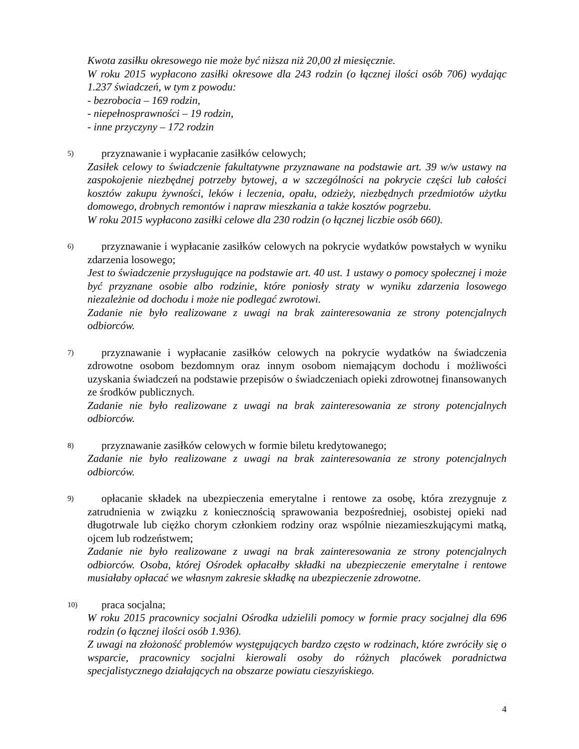Kwota zasiłku okresowego nie może być niższa niż 20,00 zł miesięcznie.
W roku 2015 wypłacono zasiłki okresowe dla 243 rodzin (o łącznej ilości osób 706) wydając 1.237 świadczeń, w tym z powodu:
- bezrobocia – 169 rodzin,
- niepełnosprawności – 19 rodzin,
- inne przyczyny – 172 rodzin
5)
przyznawanie i wypłacanie zasiłków celowych;
Zasiłek celowy to świadczenie fakultatywne przyznawane na podstawie art. 39 w/w ustawy na zaspokojenie niezbędnej potrzeby bytowej, a w szczególności na pokrycie części lub całości kosztów zakupu żywności, leków i leczenia, opału, odzieży, niezbędnych przedmiotów użytku domowego, drobnych remontów i napraw mieszkania a także kosztów pogrzebu.
W roku 2015 wypłacono zasiłki celowe dla 230 rodzin (o łącznej liczbie osób 660).
6)
przyznawanie i wypłacanie zasiłków celowych na pokrycie wydatków powstałych w wyniku zdarzenia losowego;
Jest to świadczenie przysługujące na podstawie art. 40 ust. 1 ustawy o pomocy społecznej i może być przyznane osobie albo rodzinie, które poniosły straty w wyniku zdarzenia losowego niezależnie od dochodu i może nie podlegać zwrotowi.
Zadanie nie było realizowane z uwagi na brak zainteresowania ze strony potencjalnych odbiorców.
7)
przyznawanie i wypłacanie zasiłków celowych na pokrycie wydatków na świadczenia zdrowotne osobom bezdomnym oraz innym osobom niemającym dochodu i możliwości uzyskania świadczeń na podstawie przepisów o świadczeniach opieki zdrowotnej finansowanych ze środków publicznych.
Zadanie nie było realizowane z uwagi na brak zainteresowania ze strony potencjalnych odbiorców.
8)
przyznawanie zasiłków celowych w formie biletu kredytowanego;
Zadanie nie było realizowane z uwagi na brak zainteresowania ze strony potencjalnych odbiorców.
9)
opłacanie składek na ubezpieczenia emerytalne i rentowe za osobę, która zrezygnuje z zatrudnienia w związku z koniecznością sprawowania bezpośredniej, osobistej opieki nad długotrwale lub ciężko chorym członkiem rodziny oraz wspólnie niezamieszkującymi matką, ojcem lub rodzeństwem;
Zadanie nie było realizowane z uwagi na brak zainteresowania ze strony potencjalnych odbiorców. Osoba, której Ośrodek opłacałby składki na ubezpieczenie emerytalne i rentowe musiałaby opłacać we własnym zakresie składkę na ubezpieczenie zdrowotne.
10)
praca socjalna;
W roku 2015 pracownicy socjalni Ośrodka udzielili pomocy w formie pracy socjalnej dla 696 rodzin (o łącznej ilości osób 1.936).
Z uwagi na złożoność problemów występujących bardzo często w rodzinach, które zwróciły się o wsparcie, pracownicy socjalni kierowali osoby do różnych placówek poradnictwa specjalistycznego działających na obszarze powiatu cieszyńskiego.
4